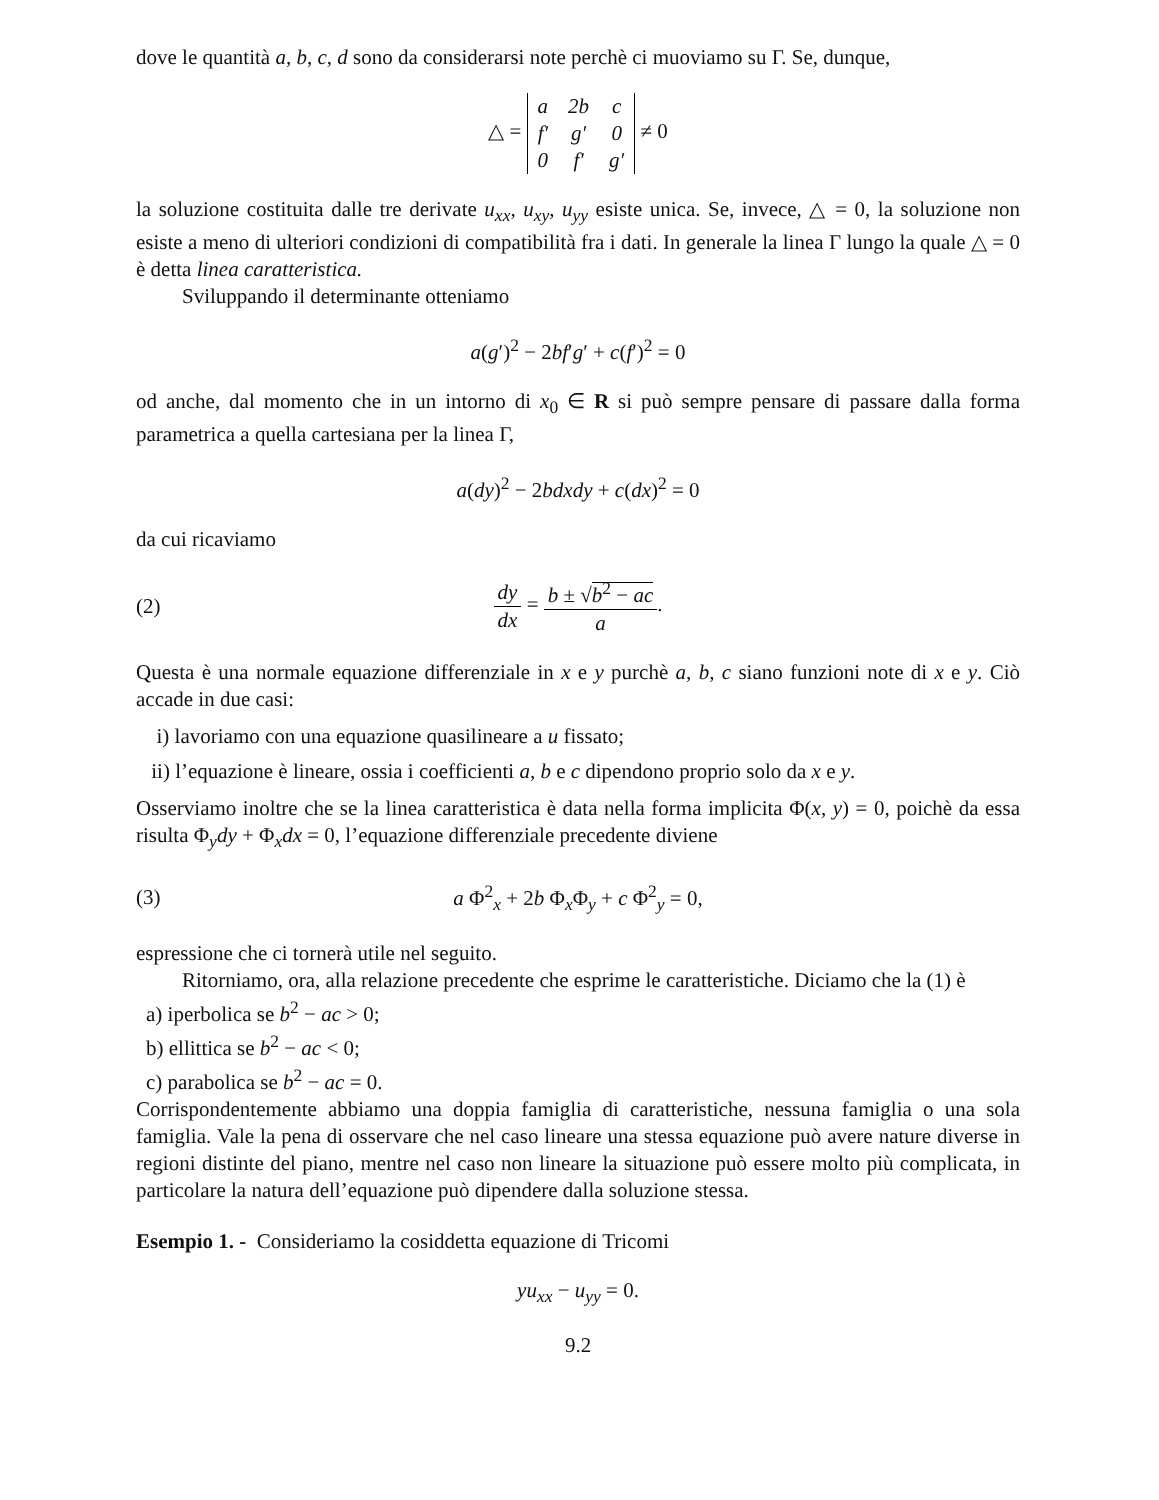dove le quantità a, b, c, d sono da considerarsi note perchè ci muoviamo su Γ. Se, dunque,
△ =
| a | 2b | c |
| f′ | g′ | 0 |
| 0 | f′ | g′ |
≠ 0
la soluzione costituita dalle tre derivate u<sub>xx</sub>, u<sub>xy</sub>, u<sub>yy</sub> esiste unica. Se, invece, △ = 0, la soluzione non esiste a meno di ulteriori condizioni di compatibilità fra i dati. In generale la linea Γ lungo la quale △ = 0 è detta linea caratteristica.
Sviluppando il determinante otteniamo
a(g′)<sup>2</sup> − 2bf′g′ + c(f′)<sup>2</sup> = 0
od anche, dal momento che in un intorno di x<sub>0</sub> ∈ R si può sempre pensare di passare dalla forma parametrica a quella cartesiana per la linea Γ,
a(dy)<sup>2</sup> − 2bdxdy + c(dx)<sup>2</sup> = 0
da cui ricaviamo
(2) dy dx = b ± √b<sup>2</sup> − ac a.
Questa è una normale equazione differenziale in x e y purchè a, b, c siano funzioni note di x e y. Ciò accade in due casi:
i) lavoriamo con una equazione quasilineare a u fissato;
ii) l’equazione è lineare, ossia i coefficienti a, b e c dipendono proprio solo da x e y.
Osserviamo inoltre che se la linea caratteristica è data nella forma implicita Φ(x, y) = 0, poichè da essa risulta Φ<sub>y</sub>dy + Φ<sub>x</sub>dx = 0, l’equazione differenziale precedente diviene
(3) a Φ<sup>2</sup><sub>x</sub> + 2b Φ<sub>x</sub>Φ<sub>y</sub> + c Φ<sup>2</sup><sub>y</sub> = 0,
espressione che ci tornerà utile nel seguito.
Ritorniamo, ora, alla relazione precedente che esprime le caratteristiche. Diciamo che la (1) è
a) iperbolica se b<sup>2</sup> − ac > 0;
b) ellittica se b<sup>2</sup> − ac < 0;
c) parabolica se b<sup>2</sup> − ac = 0.
Corrispondentemente abbiamo una doppia famiglia di caratteristiche, nessuna famiglia o una sola famiglia. Vale la pena di osservare che nel caso lineare una stessa equazione può avere nature diverse in regioni distinte del piano, mentre nel caso non lineare la situazione può essere molto più complicata, in particolare la natura dell’equazione può dipendere dalla soluzione stessa.
Esempio 1. - Consideriamo la cosiddetta equazione di Tricomi
yu<sub>xx</sub> − u<sub>yy</sub> = 0.
9.2